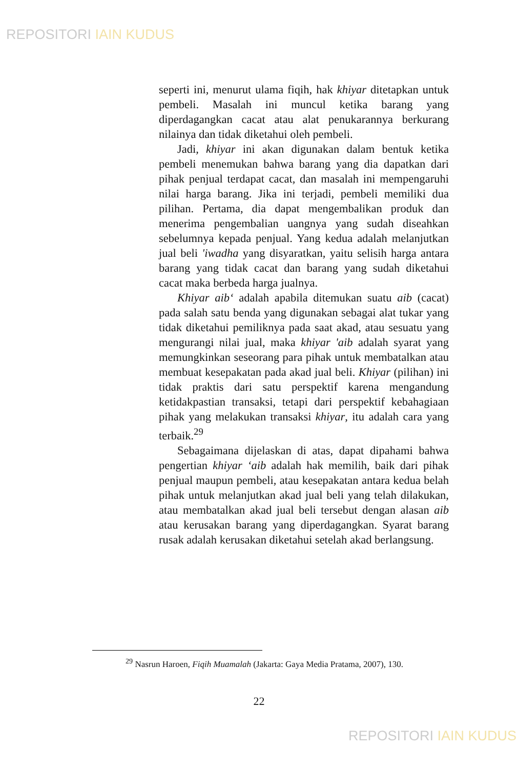REPOSITORI IAIN KUDUS
seperti ini, menurut ulama fiqih, hak khiyar ditetapkan untuk pembeli. Masalah ini muncul ketika barang yang diperdagangkan cacat atau alat penukarannya berkurang nilainya dan tidak diketahui oleh pembeli.
Jadi, khiyar ini akan digunakan dalam bentuk ketika pembeli menemukan bahwa barang yang dia dapatkan dari pihak penjual terdapat cacat, dan masalah ini mempengaruhi nilai harga barang. Jika ini terjadi, pembeli memiliki dua pilihan. Pertama, dia dapat mengembalikan produk dan menerima pengembalian uangnya yang sudah diseahkan sebelumnya kepada penjual. Yang kedua adalah melanjutkan jual beli 'iwadha yang disyaratkan, yaitu selisih harga antara barang yang tidak cacat dan barang yang sudah diketahui cacat maka berbeda harga jualnya.
Khiyar aib‘ adalah apabila ditemukan suatu aib (cacat) pada salah satu benda yang digunakan sebagai alat tukar yang tidak diketahui pemiliknya pada saat akad, atau sesuatu yang mengurangi nilai jual, maka khiyar 'aib adalah syarat yang memungkinkan seseorang para pihak untuk membatalkan atau membuat kesepakatan pada akad jual beli. Khiyar (pilihan) ini tidak praktis dari satu perspektif karena mengandung ketidakpastian transaksi, tetapi dari perspektif kebahagiaan pihak yang melakukan transaksi khiyar, itu adalah cara yang terbaik.<sup>29</sup>
Sebagaimana dijelaskan di atas, dapat dipahami bahwa pengertian khiyar ‘aib adalah hak memilih, baik dari pihak penjual maupun pembeli, atau kesepakatan antara kedua belah pihak untuk melanjutkan akad jual beli yang telah dilakukan, atau membatalkan akad jual beli tersebut dengan alasan aib atau kerusakan barang yang diperdagangkan. Syarat barang rusak adalah kerusakan diketahui setelah akad berlangsung.
<sup>29</sup> Nasrun Haroen, Fiqih Muamalah (Jakarta: Gaya Media Pratama, 2007), 130.
22
REPOSITORI IAIN KUDUS